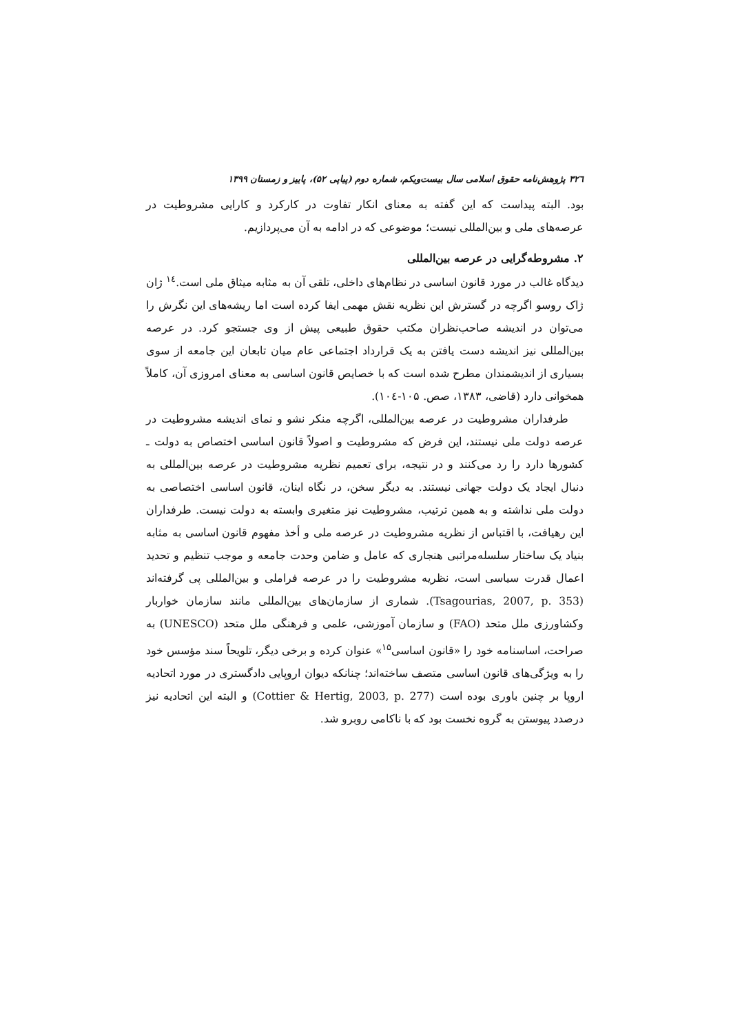۳۲٦ پژوهش‌نامه حقوق اسلامی سال بیست‌ویکم، شماره دوم (پیاپی ۵۲)، پاییز و زمستان ۱۳۹۹
بود. البته پیداست که این گفته به معنای انکار تفاوت در کارکرد و کارایی مشروطیت در عرصه‌های ملی و بین‌المللی نیست؛ موضوعی که در ادامه به آن می‌پردازیم.
۲. مشروطه‌گرایی در عرصه بین‌المللی
دیدگاه غالب در مورد قانون اساسی در نظام‌های داخلی، تلقی آن به مثابه میثاق ملی است.<sup>۱٤</sup> ژان ژاک روسو اگرچه در گسترش این نظریه نقش مهمی ایفا کرده است اما ریشه‌های این نگرش را می‌توان در اندیشه صاحب‌نظران مکتب حقوق طبیعی پیش از وی جستجو کرد. در عرصه بین‌المللی نیز اندیشه دست یافتن به یک قرارداد اجتماعی عام میان تابعان این جامعه از سوی بسیاری از اندیشمندان مطرح شده است که با خصایص قانون اساسی به معنای امروزی آن، کاملاً همخوانی دارد (قاضی، ۱۳۸۳، صص. ۱۰۵-۱۰٤).
طرفداران مشروطیت در عرصه بین‌المللی، اگرچه منکر نشو و نمای اندیشه مشروطیت در عرصه دولت ملی نیستند، این فرض که مشروطیت و اصولاً قانون اساسی اختصاص به دولت ـ کشورها دارد را رد می‌کنند و در نتیجه، برای تعمیم نظریه مشروطیت در عرصه بین‌المللی به دنبال ایجاد یک دولت جهانی نیستند. به دیگر سخن، در نگاه اینان، قانون اساسی اختصاصی به دولت ملی نداشته و به همین ترتیب، مشروطیت نیز متغیری وابسته به دولت نیست. طرفداران این رهیافت، با اقتباس از نظریه مشروطیت در عرصه ملی و أخذ مفهوم قانون اساسی به مثابه بنیاد یک ساختار سلسله‌مراتبی هنجاری که عامل و ضامن وحدت جامعه و موجب تنظیم و تحدید اعمال قدرت سیاسی است، نظریه مشروطیت را در عرصه فراملی و بین‌المللی پی گرفته‌اند (Tsagourias, 2007, p. 353). شماری از سازمان‌های بین‌المللی مانند سازمان خواربار وکشاورزی ملل متحد (FAO) و سازمان آموزشی، علمی و فرهنگی ملل متحد (UNESCO) به صراحت، اساسنامه خود را «قانون اساسی<sup>۱۵</sup>» عنوان کرده و برخی دیگر، تلویحاً سند مؤسس خود را به ویژگی‌های قانون اساسی متصف ساخته‌اند؛ چنانکه دیوان اروپایی دادگستری در مورد اتحادیه اروپا بر چنین باوری بوده است (Cottier & Hertig, 2003, p. 277) و البته این اتحادیه نیز درصدد پیوستن به گروه نخست بود که با ناکامی روبرو شد.